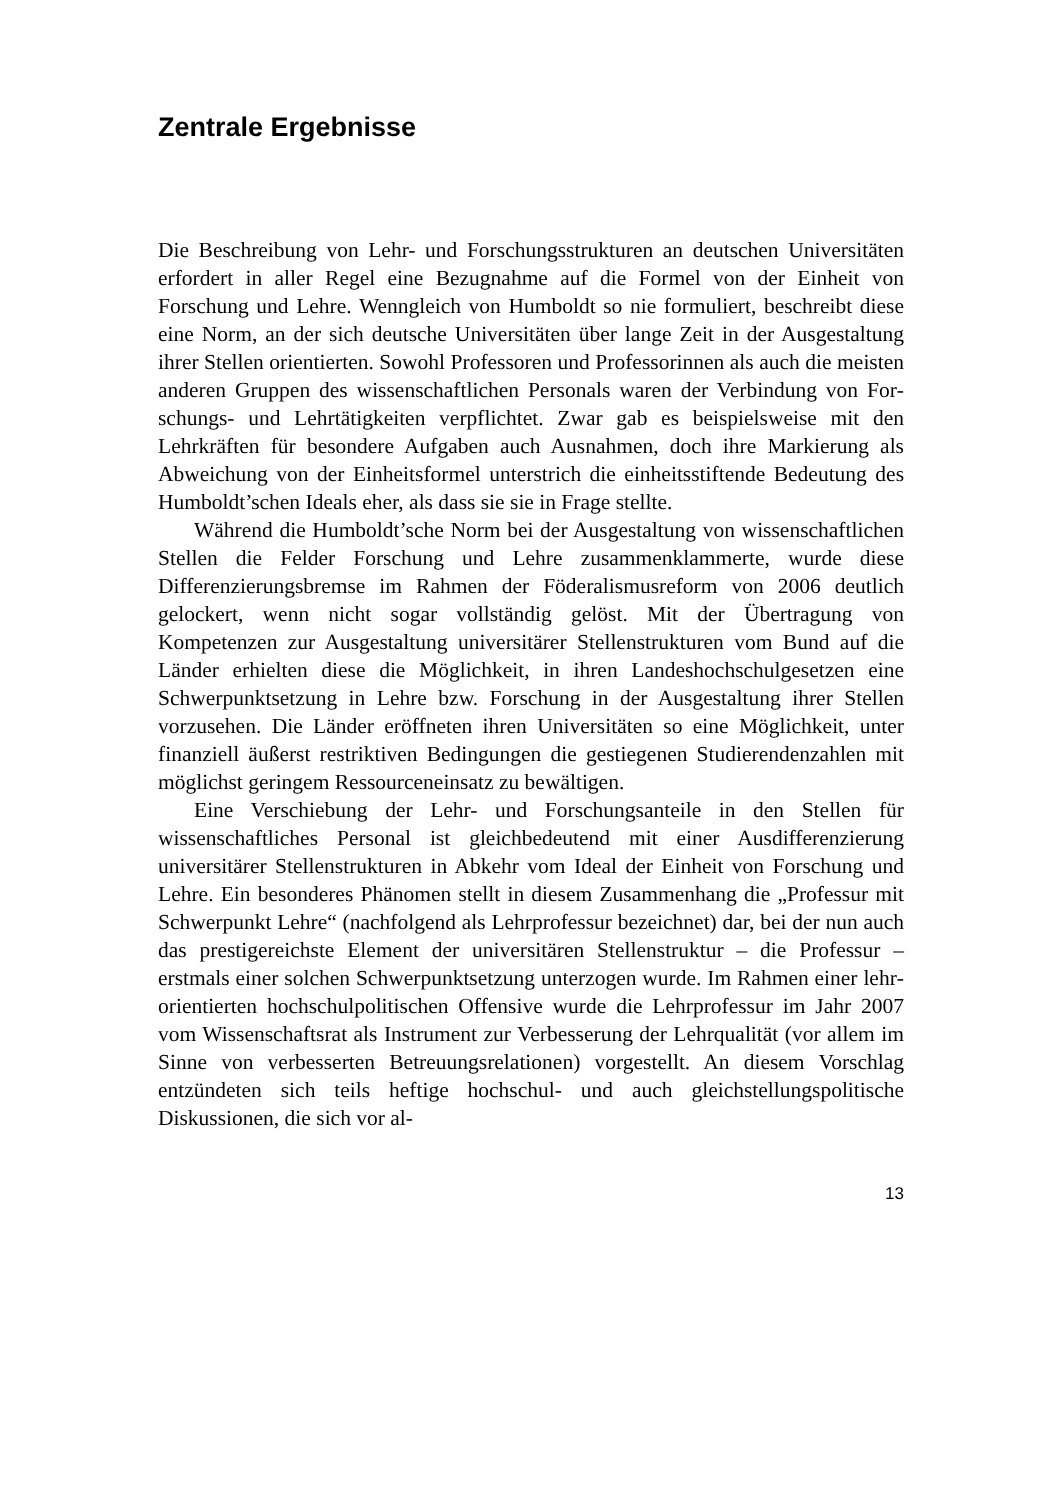Zentrale Ergebnisse
Die Beschreibung von Lehr- und Forschungsstrukturen an deutschen Universitäten erfordert in aller Regel eine Bezugnahme auf die Formel von der Einheit von Forschung und Lehre. Wenngleich von Humboldt so nie formuliert, beschreibt diese eine Norm, an der sich deutsche Univer­sitäten über lange Zeit in der Ausgestaltung ihrer Stellen orientierten. So­wohl Professoren und Professorinnen als auch die meisten anderen Grup­pen des wissenschaftlichen Personals waren der Verbindung von For­schungs- und Lehrtätigkeiten verpflichtet. Zwar gab es beispielsweise mit den Lehrkräften für besondere Aufgaben auch Ausnahmen, doch ihre Markierung als Abweichung von der Einheitsformel unterstrich die ein­heitsstiftende Bedeutung des Humboldt’schen Ideals eher, als dass sie sie in Frage stellte.
Während die Humboldt’sche Norm bei der Ausgestaltung von wis­senschaftlichen Stellen die Felder Forschung und Lehre zusammenklam­merte, wurde diese Differenzierungsbremse im Rahmen der Föderalis­musreform von 2006 deutlich gelockert, wenn nicht sogar vollständig ge­löst. Mit der Übertragung von Kompetenzen zur Ausgestaltung universi­tärer Stellenstrukturen vom Bund auf die Länder erhielten diese die Mög­lichkeit, in ihren Landeshochschulgesetzen eine Schwerpunktsetzung in Lehre bzw. Forschung in der Ausgestaltung ihrer Stellen vorzusehen. Die Länder eröffneten ihren Universitäten so eine Möglichkeit, unter finanzi­ell äußerst restriktiven Bedingungen die gestiegenen Studierendenzahlen mit möglichst geringem Ressourceneinsatz zu bewältigen.
Eine Verschiebung der Lehr- und Forschungsanteile in den Stellen für wissenschaftliches Personal ist gleichbedeutend mit einer Ausdiffe­renzierung universitärer Stellenstrukturen in Abkehr vom Ideal der Ein­heit von Forschung und Lehre. Ein besonderes Phänomen stellt in diesem Zusammenhang die „Professur mit Schwerpunkt Lehre“ (nachfolgend als Lehrprofessur bezeichnet) dar, bei der nun auch das prestigereichste Ele­ment der universitären Stellenstruktur – die Professur – erstmals einer solchen Schwerpunktsetzung unterzogen wurde. Im Rahmen einer lehr­orientierten hochschulpolitischen Offensive wurde die Lehrprofessur im Jahr 2007 vom Wissenschaftsrat als Instrument zur Verbesserung der Lehrqualität (vor allem im Sinne von verbesserten Betreuungsrelationen) vorgestellt. An diesem Vorschlag entzündeten sich teils heftige hoch­schul- und auch gleichstellungspolitische Diskussionen, die sich vor al-
13